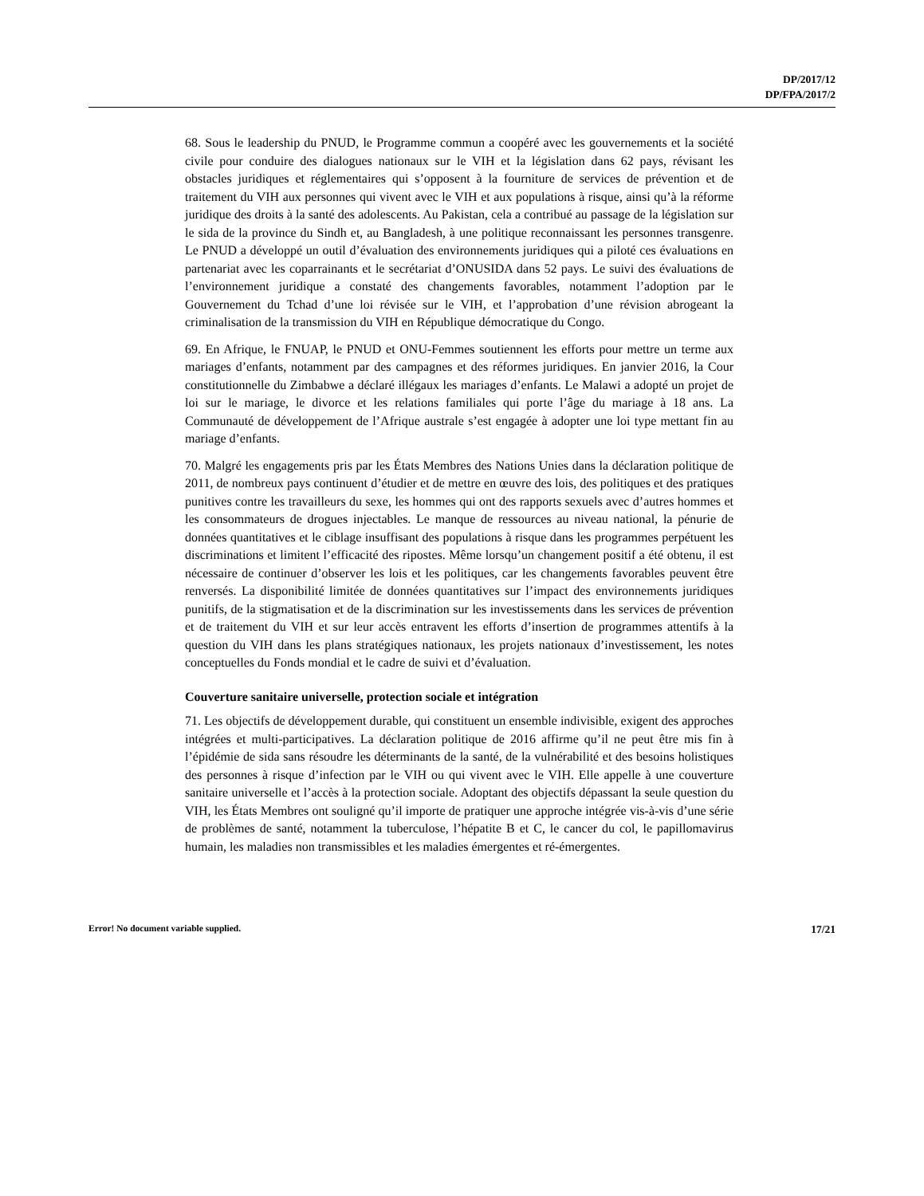DP/2017/12
DP/FPA/2017/2
68. Sous le leadership du PNUD, le Programme commun a coopéré avec les gouvernements et la société civile pour conduire des dialogues nationaux sur le VIH et la législation dans 62 pays, révisant les obstacles juridiques et réglementaires qui s’opposent à la fourniture de services de prévention et de traitement du VIH aux personnes qui vivent avec le VIH et aux populations à risque, ainsi qu’à la réforme juridique des droits à la santé des adolescents. Au Pakistan, cela a contribué au passage de la législation sur le sida de la province du Sindh et, au Bangladesh, à une politique reconnaissant les personnes transgenre. Le PNUD a développé un outil d’évaluation des environnements juridiques qui a piloté ces évaluations en partenariat avec les coparrainants et le secrétariat d’ONUSIDA dans 52 pays. Le suivi des évaluations de l’environnement juridique a constaté des changements favorables, notamment l’adoption par le Gouvernement du Tchad d’une loi révisée sur le VIH, et l’approbation d’une révision abrogeant la criminalisation de la transmission du VIH en République démocratique du Congo.
69. En Afrique, le FNUAP, le PNUD et ONU-Femmes soutiennent les efforts pour mettre un terme aux mariages d’enfants, notamment par des campagnes et des réformes juridiques. En janvier 2016, la Cour constitutionnelle du Zimbabwe a déclaré illégaux les mariages d’enfants. Le Malawi a adopté un projet de loi sur le mariage, le divorce et les relations familiales qui porte l’âge du mariage à 18 ans. La Communauté de développement de l’Afrique australe s’est engagée à adopter une loi type mettant fin au mariage d’enfants.
70. Malgré les engagements pris par les États Membres des Nations Unies dans la déclaration politique de 2011, de nombreux pays continuent d’étudier et de mettre en œuvre des lois, des politiques et des pratiques punitives contre les travailleurs du sexe, les hommes qui ont des rapports sexuels avec d’autres hommes et les consommateurs de drogues injectables. Le manque de ressources au niveau national, la pénurie de données quantitatives et le ciblage insuffisant des populations à risque dans les programmes perpétuent les discriminations et limitent l’efficacité des ripostes. Même lorsqu’un changement positif a été obtenu, il est nécessaire de continuer d’observer les lois et les politiques, car les changements favorables peuvent être renversés. La disponibilité limitée de données quantitatives sur l’impact des environnements juridiques punitifs, de la stigmatisation et de la discrimination sur les investissements dans les services de prévention et de traitement du VIH et sur leur accès entravent les efforts d’insertion de programmes attentifs à la question du VIH dans les plans stratégiques nationaux, les projets nationaux d’investissement, les notes conceptuelles du Fonds mondial et le cadre de suivi et d’évaluation.
Couverture sanitaire universelle, protection sociale et intégration
71. Les objectifs de développement durable, qui constituent un ensemble indivisible, exigent des approches intégrées et multi-participatives. La déclaration politique de 2016 affirme qu’il ne peut être mis fin à l’épidémie de sida sans résoudre les déterminants de la santé, de la vulnérabilité et des besoins holistiques des personnes à risque d’infection par le VIH ou qui vivent avec le VIH. Elle appelle à une couverture sanitaire universelle et l’accès à la protection sociale. Adoptant des objectifs dépassant la seule question du VIH, les États Membres ont souligné qu’il importe de pratiquer une approche intégrée vis-à-vis d’une série de problèmes de santé, notamment la tuberculose, l’hépatite B et C, le cancer du col, le papillomavirus humain, les maladies non transmissibles et les maladies émergentes et ré-émergentes.
Error! No document variable supplied. 17/21